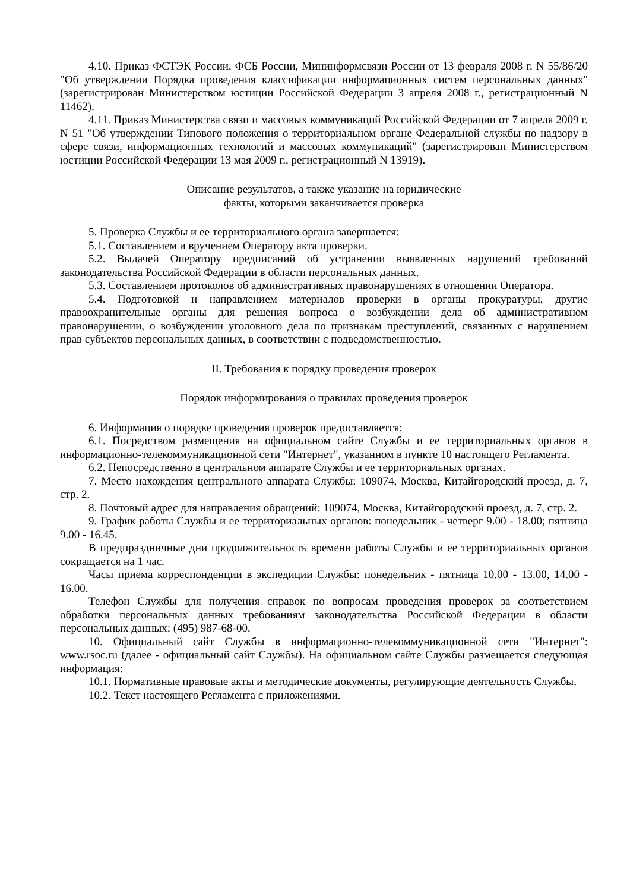4.10. Приказ ФСТЭК России, ФСБ России, Мининформсвязи России от 13 февраля 2008 г. N 55/86/20 "Об утверждении Порядка проведения классификации информационных систем персональных данных" (зарегистрирован Министерством юстиции Российской Федерации 3 апреля 2008 г., регистрационный N 11462).
4.11. Приказ Министерства связи и массовых коммуникаций Российской Федерации от 7 апреля 2009 г. N 51 "Об утверждении Типового положения о территориальном органе Федеральной службы по надзору в сфере связи, информационных технологий и массовых коммуникаций" (зарегистрирован Министерством юстиции Российской Федерации 13 мая 2009 г., регистрационный N 13919).
Описание результатов, а также указание на юридические
факты, которыми заканчивается проверка
5. Проверка Службы и ее территориального органа завершается:
5.1. Составлением и вручением Оператору акта проверки.
5.2. Выдачей Оператору предписаний об устранении выявленных нарушений требований законодательства Российской Федерации в области персональных данных.
5.3. Составлением протоколов об административных правонарушениях в отношении Оператора.
5.4. Подготовкой и направлением материалов проверки в органы прокуратуры, другие правоохранительные органы для решения вопроса о возбуждении дела об административном правонарушении, о возбуждении уголовного дела по признакам преступлений, связанных с нарушением прав субъектов персональных данных, в соответствии с подведомственностью.
II. Требования к порядку проведения проверок
Порядок информирования о правилах проведения проверок
6. Информация о порядке проведения проверок предоставляется:
6.1. Посредством размещения на официальном сайте Службы и ее территориальных органов в информационно-телекоммуникационной сети "Интернет", указанном в пункте 10 настоящего Регламента.
6.2. Непосредственно в центральном аппарате Службы и ее территориальных органах.
7. Место нахождения центрального аппарата Службы: 109074, Москва, Китайгородский проезд, д. 7, стр. 2.
8. Почтовый адрес для направления обращений: 109074, Москва, Китайгородский проезд, д. 7, стр. 2.
9. График работы Службы и ее территориальных органов: понедельник - четверг 9.00 - 18.00; пятница 9.00 - 16.45.
В предпраздничные дни продолжительность времени работы Службы и ее территориальных органов сокращается на 1 час.
Часы приема корреспонденции в экспедиции Службы: понедельник - пятница 10.00 - 13.00, 14.00 - 16.00.
Телефон Службы для получения справок по вопросам проведения проверок за соответствием обработки персональных данных требованиям законодательства Российской Федерации в области персональных данных: (495) 987-68-00.
10. Официальный сайт Службы в информационно-телекоммуникационной сети "Интернет": www.rsoc.ru (далее - официальный сайт Службы). На официальном сайте Службы размещается следующая информация:
10.1. Нормативные правовые акты и методические документы, регулирующие деятельность Службы.
10.2. Текст настоящего Регламента с приложениями.